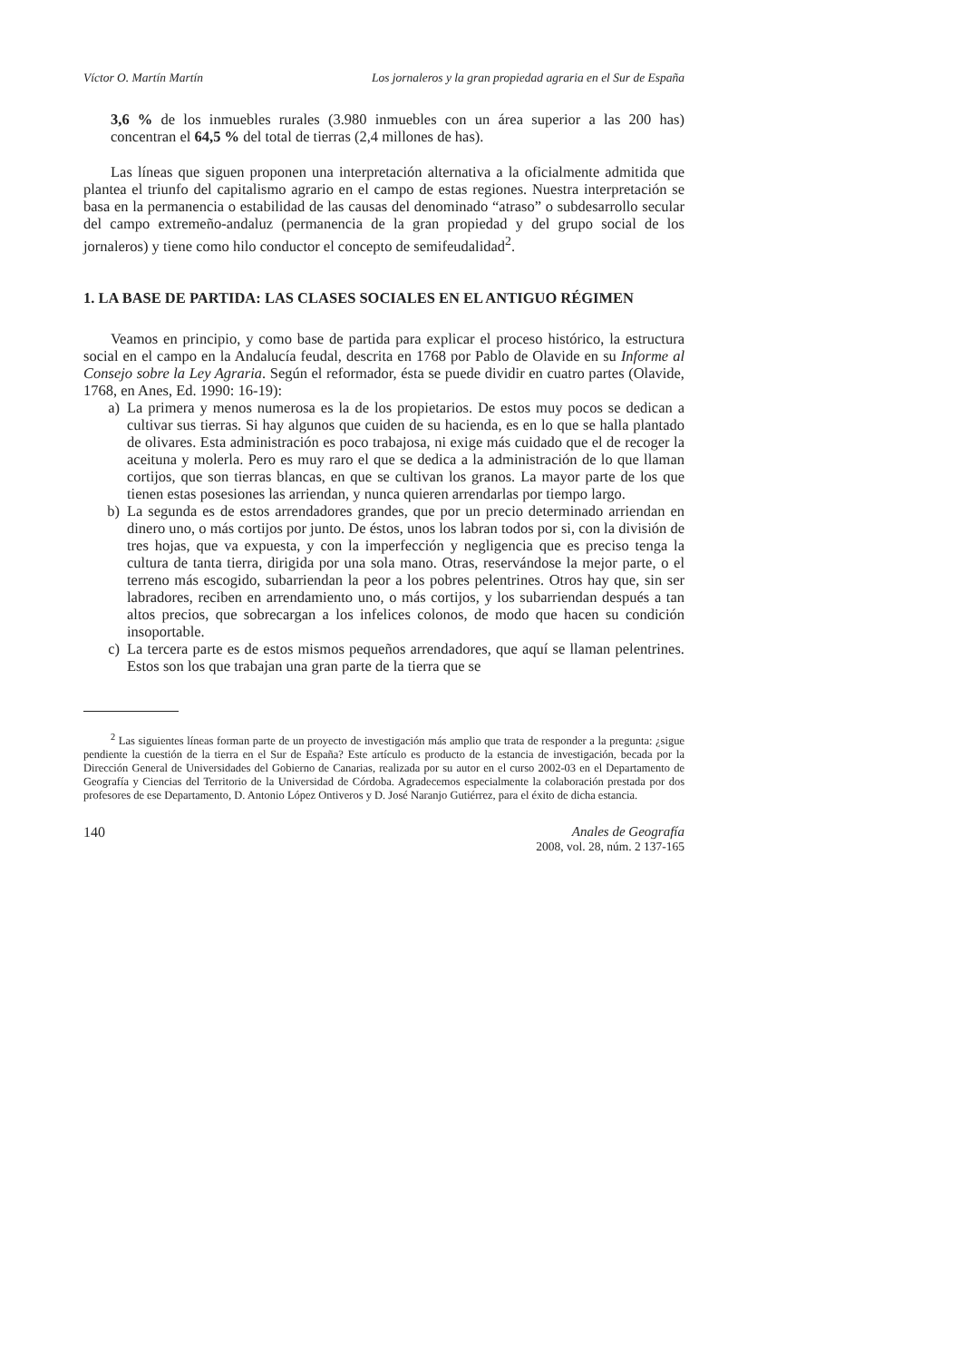Víctor O. Martín Martín Los jornaleros y la gran propiedad agraria en el Sur de España
3,6 % de los inmuebles rurales (3.980 inmuebles con un área superior a las 200 has) concentran el 64,5 % del total de tierras (2,4 millones de has).
Las líneas que siguen proponen una interpretación alternativa a la oficialmente admitida que plantea el triunfo del capitalismo agrario en el campo de estas regiones. Nuestra interpretación se basa en la permanencia o estabilidad de las causas del denominado “atraso” o subdesarrollo secular del campo extremeño-andaluz (permanencia de la gran propiedad y del grupo social de los jornaleros) y tiene como hilo conductor el concepto de semifeudalidad<sup>2</sup>.
1. LA BASE DE PARTIDA: LAS CLASES SOCIALES EN EL ANTIGUO RÉGIMEN
Veamos en principio, y como base de partida para explicar el proceso histórico, la estructura social en el campo en la Andalucía feudal, descrita en 1768 por Pablo de Olavide en su Informe al Consejo sobre la Ley Agraria. Según el reformador, ésta se puede dividir en cuatro partes (Olavide, 1768, en Anes, Ed. 1990: 16-19):
a) La primera y menos numerosa es la de los propietarios. De estos muy pocos se dedican a cultivar sus tierras. Si hay algunos que cuiden de su hacienda, es en lo que se halla plantado de olivares. Esta administración es poco trabajosa, ni exige más cuidado que el de recoger la aceituna y molerla. Pero es muy raro el que se dedica a la administración de lo que llaman cortijos, que son tierras blancas, en que se cultivan los granos. La mayor parte de los que tienen estas posesiones las arriendan, y nunca quieren arrendarlas por tiempo largo.
b) La segunda es de estos arrendadores grandes, que por un precio determinado arriendan en dinero uno, o más cortijos por junto. De éstos, unos los labran todos por si, con la división de tres hojas, que va expuesta, y con la imperfección y negligencia que es preciso tenga la cultura de tanta tierra, dirigida por una sola mano. Otras, reservándose la mejor parte, o el terreno más escogido, subarriendan la peor a los pobres pelentrines. Otros hay que, sin ser labradores, reciben en arrendamiento uno, o más cortijos, y los subarriendan después a tan altos precios, que sobrecargan a los infelices colonos, de modo que hacen su condición insoportable.
c) La tercera parte es de estos mismos pequeños arrendadores, que aquí se llaman pelentrines. Estos son los que trabajan una gran parte de la tierra que se
<sup>2</sup> Las siguientes líneas forman parte de un proyecto de investigación más amplio que trata de responder a la pregunta: ¿sigue pendiente la cuestión de la tierra en el Sur de España? Este artículo es producto de la estancia de investigación, becada por la Dirección General de Universidades del Gobierno de Canarias, realizada por su autor en el curso 2002-03 en el Departamento de Geografía y Ciencias del Territorio de la Universidad de Córdoba. Agradecemos especialmente la colaboración prestada por dos profesores de ese Departamento, D. Antonio López Ontiveros y D. José Naranjo Gutiérrez, para el éxito de dicha estancia.
140 Anales de Geografía
2008, vol. 28, núm. 2 137-165